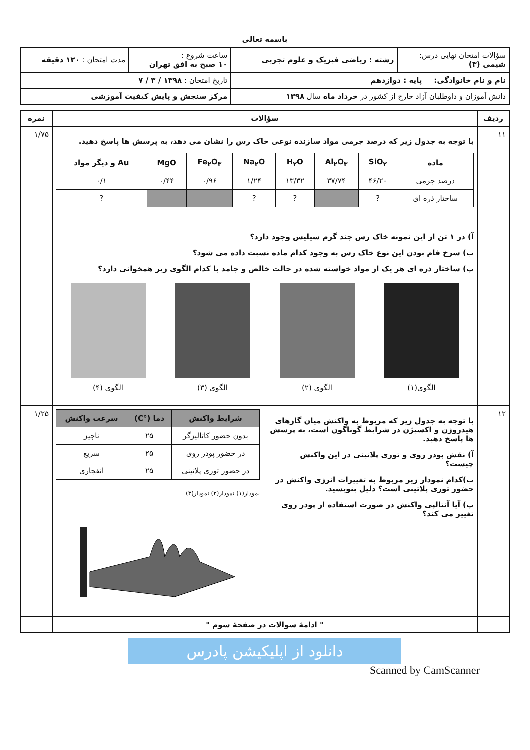باسمه تعالی
| سؤالات امتحان نهایی درس: شیمی (۳) | رشته : ریاضی فیزیک و علوم تجربی | ساعت شروع : ۱۰ صبح به افق تهران | مدت امتحان : ۱۲۰ دقیقه |
| نام و نام خانوادگی: پایه : دوازدهم | | تاریخ امتحان : ۱۳۹۸ / ۳ / ۷ | |
| دانش آموزان و داوطلبان آزاد خارج از کشور در خرداد ماه سال ۱۳۹۸ | | مرکز سنجش و پایش کیفیت آموزشی | |
| ردیف | سؤالات | نمره |
| --- | --- | --- |
| ۱۱ | با توجه به جدول زیر که درصد جرمی مواد سازنده نوعی خاک رس را نشان می دهد، به پرسش ها پاسخ دهید. / ماده / SiO<sub>۲</sub> / Al<sub>۲</sub>O<sub>۳</sub> / H<sub>۲</sub>O / Na<sub>۲</sub>O / Fe<sub>۲</sub>O<sub>۳</sub> / MgO / Au و دیگر مواد / / --- / --- / --- / --- / --- / --- / --- / --- / / درصد جرمی / ۴۶/۲۰ / ۳۷/۷۴ / ۱۳/۳۲ / ۱/۲۴ / ۰/۹۶ / ۰/۴۴ / ۰/۱ / / ساختار ذره ای / ? / / ? / ? / / / ? / آ) در ۱ تن از این نمونه خاک رس چند گرم سیلیس وجود دارد؟ ب) سرخ فام بودن این نوع خاک رس به وجود کدام ماده نسبت داده می شود؟ پ) ساختار ذره ای هر یک از مواد خواسته شده در حالت خالص و جامد با کدام الگوی زیر همخوانی دارد؟ الگوی(۱) الگوی (۲) الگوی (۳) الگوی (۴) | ۱/۷۵ |
| ۱۲ | با توجه به جدول زیر که مربوط به واکنش میان گازهای هیدروژن و اکسیژن در شرایط گوناگون است، به پرسش ها پاسخ دهید. آ) نقش پودر روی و توری پلاتینی در این واکنش چیست؟ ب)کدام نمودار زیر مربوط به تغییرات انرژی واکنش در حضور توری پلاتینی است؟ دلیل بنویسید. پ) آیا آنتالپی واکنش در صورت استفاده از پودر روی تغییر می کند؟ / شرایط واکنش / دما (°C) / سرعت واکنش / / --- / --- / --- / / بدون حضور کاتالیزگر / ۲۵ / ناچیز / / در حضور پودر روی / ۲۵ / سریع / / در حضور توری پلاتینی / ۲۵ / انفجاری / نمودار(۱) نمودار(۲) نمودار(۳) | ۱/۲۵ |
| | " ادامهٔ سوالات در صفحهٔ سوم " | |
دانلود از اپلیکیشن پادرس
Scanned by CamScanner